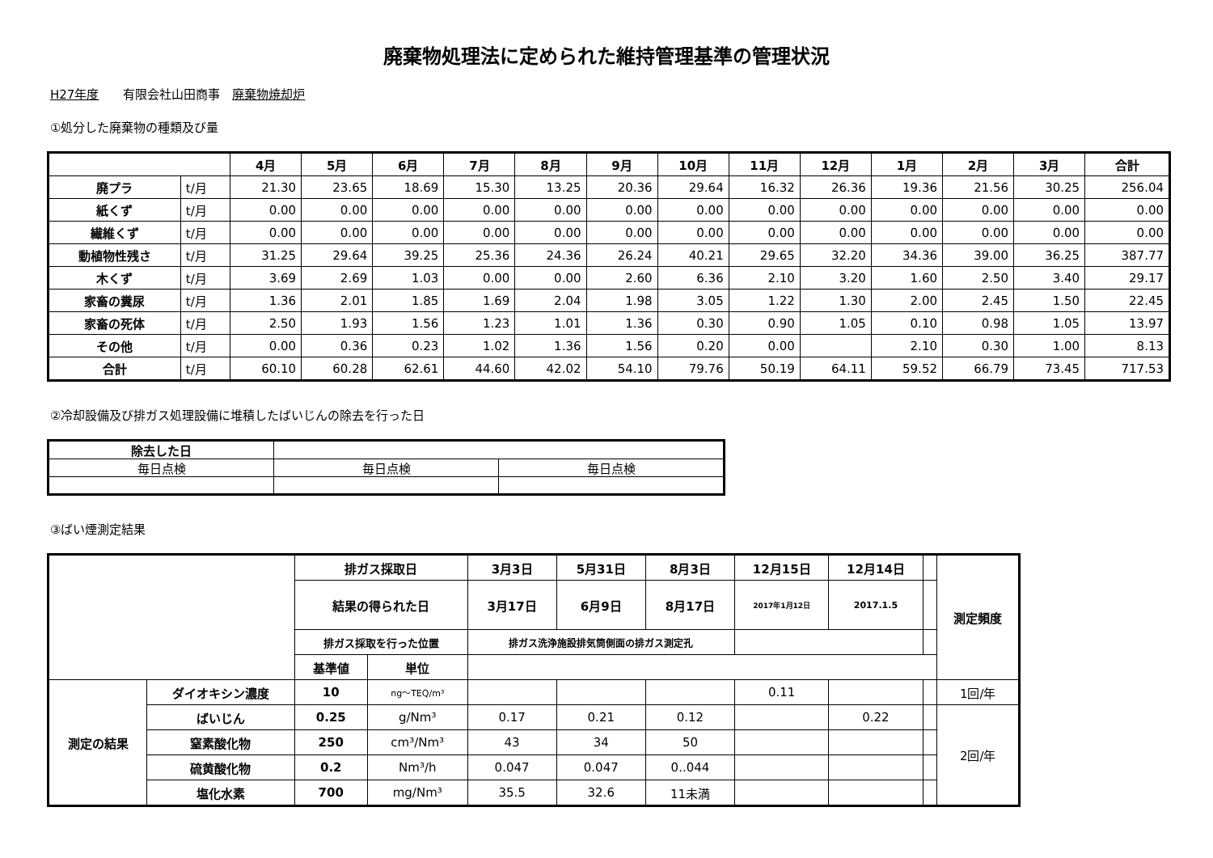廃棄物処理法に定められた維持管理基準の管理状況
H27年度　　有限会社山田商事　廃棄物焼却炉
①処分した廃棄物の種類及び量
| | | 4月 | 5月 | 6月 | 7月 | 8月 | 9月 | 10月 | 11月 | 12月 | 1月 | 2月 | 3月 | 合計 |
| --- | --- | --- | --- | --- | --- | --- | --- | --- | --- | --- | --- | --- | --- | --- |
| 廃プラ | t/月 | 21.30 | 23.65 | 18.69 | 15.30 | 13.25 | 20.36 | 29.64 | 16.32 | 26.36 | 19.36 | 21.56 | 30.25 | 256.04 |
| 紙くず | t/月 | 0.00 | 0.00 | 0.00 | 0.00 | 0.00 | 0.00 | 0.00 | 0.00 | 0.00 | 0.00 | 0.00 | 0.00 | 0.00 |
| 繊維くず | t/月 | 0.00 | 0.00 | 0.00 | 0.00 | 0.00 | 0.00 | 0.00 | 0.00 | 0.00 | 0.00 | 0.00 | 0.00 | 0.00 |
| 動植物性残さ | t/月 | 31.25 | 29.64 | 39.25 | 25.36 | 24.36 | 26.24 | 40.21 | 29.65 | 32.20 | 34.36 | 39.00 | 36.25 | 387.77 |
| 木くず | t/月 | 3.69 | 2.69 | 1.03 | 0.00 | 0.00 | 2.60 | 6.36 | 2.10 | 3.20 | 1.60 | 2.50 | 3.40 | 29.17 |
| 家畜の糞尿 | t/月 | 1.36 | 2.01 | 1.85 | 1.69 | 2.04 | 1.98 | 3.05 | 1.22 | 1.30 | 2.00 | 2.45 | 1.50 | 22.45 |
| 家畜の死体 | t/月 | 2.50 | 1.93 | 1.56 | 1.23 | 1.01 | 1.36 | 0.30 | 0.90 | 1.05 | 0.10 | 0.98 | 1.05 | 13.97 |
| その他 | t/月 | 0.00 | 0.36 | 0.23 | 1.02 | 1.36 | 1.56 | 0.20 | 0.00 | | 2.10 | 0.30 | 1.00 | 8.13 |
| 合計 | t/月 | 60.10 | 60.28 | 62.61 | 44.60 | 42.02 | 54.10 | 79.76 | 50.19 | 64.11 | 59.52 | 66.79 | 73.45 | 717.53 |
②冷却設備及び排ガス処理設備に堆積したばいじんの除去を行った日
| 除去した日 | | |
| 毎日点検 | 毎日点検 | 毎日点検 |
③ばい煙測定結果
| | | 排ガス採取日 | | 3月3日 | 5月31日 | 8月3日 | 12月15日 | 12月14日 | | 測定頻度 |
| | | 結果の得られた日 | | 3月17日 | 6月9日 | 8月17日 | 2017年1月12日 | 2017.1.5 | | |
| | | 排ガス採取を行った位置 | | 排ガス洗浄施設排気筒側面の排ガス測定孔 | | | | | | |
| | | 基準値 | 単位 | | | | | | | |
| 測定の結果 | ダイオキシン濃度 | 10 | ng～TEQ/m³ | | | | 0.11 | | | 1回/年 |
| | ばいじん | 0.25 | g/Nm³ | 0.17 | 0.21 | 0.12 | | 0.22 | | 2回/年 |
| | 窒素酸化物 | 250 | cm³/Nm³ | 43 | 34 | 50 | | | | |
| | 硫黄酸化物 | 0.2 | Nm³/h | 0.047 | 0.047 | 0..044 | | | | |
| | 塩化水素 | 700 | mg/Nm³ | 35.5 | 32.6 | 11未満 | | | | |